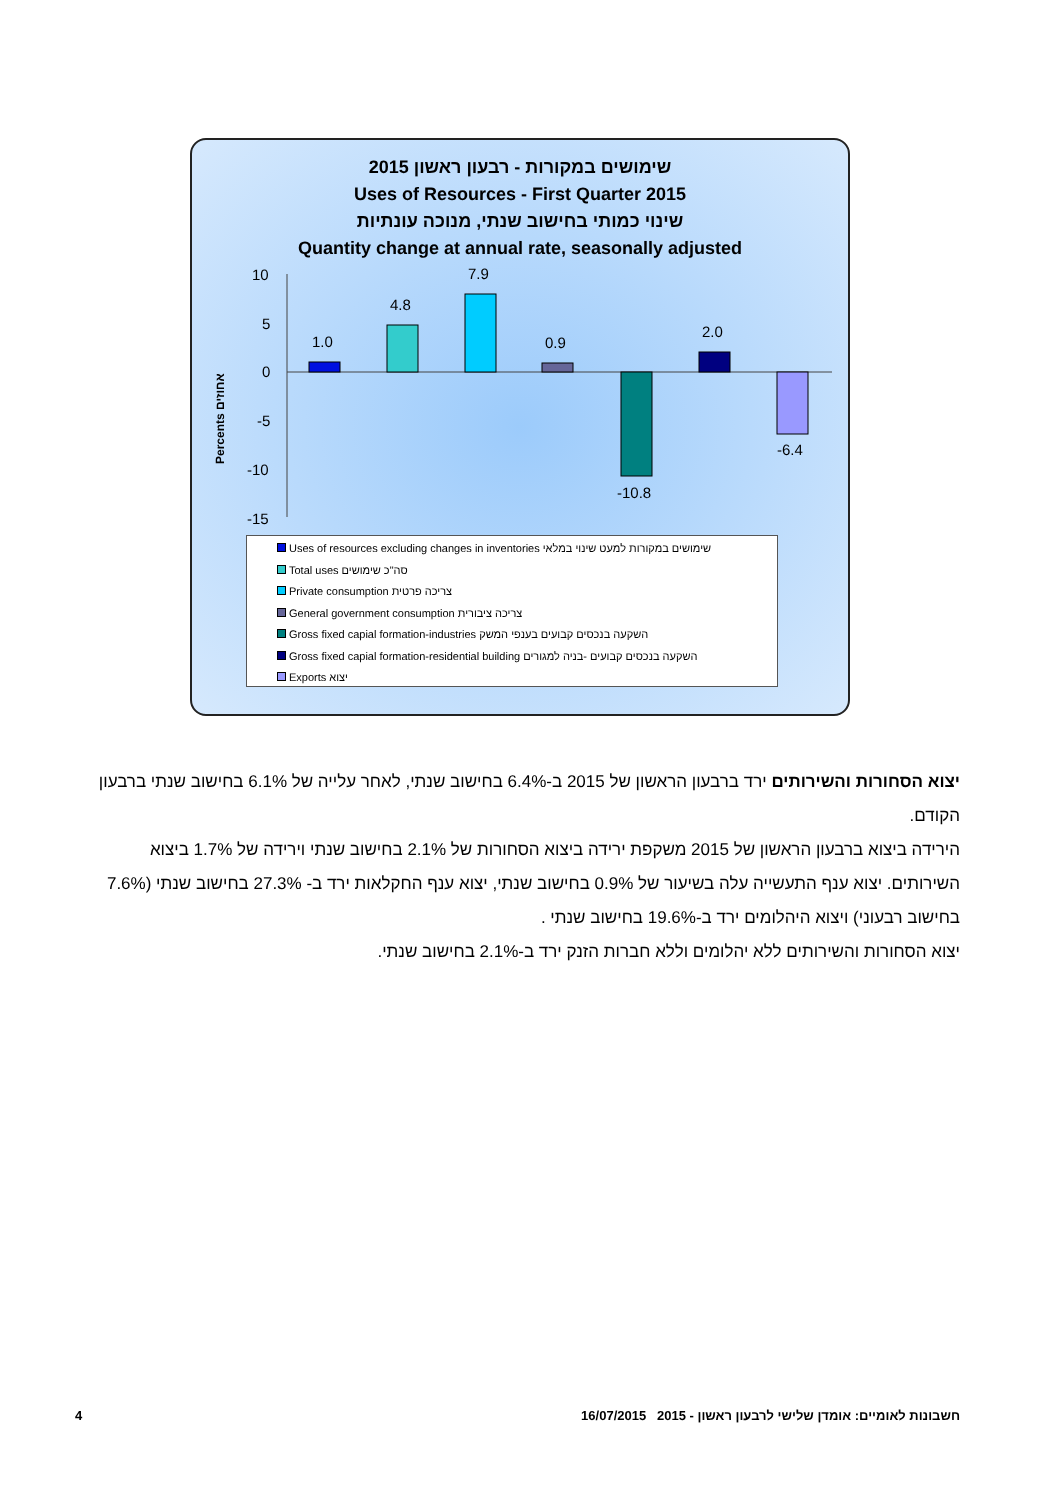שימושים במקורות - רבעון ראשון 2015
Uses of Resources - First Quarter 2015
שינוי כמותי בחישוב שנתי, מנוכה עונתיות
Quantity change at annual rate, seasonally adjusted
Percents אחוזים
10
5
0
-5
-10
-15
1.0
4.8
7.9
0.9
-10.8
2.0
-6.4
Uses of resources excluding changes in inventories שימושים במקורות למעט שינוי במלאי
Total uses סה"כ שימושים
Private consumption צריכה פרטית
General government consumption צריכה ציבורית
Gross fixed capial formation-industries השקעה בנכסים קבועים בענפי המשק
Gross fixed capial formation-residential building השקעה בנכסים קבועים -בניה למגורים
Exports יצוא
יצוא הסחורות והשירותים ירד ברבעון הראשון של 2015 ב-6.4% בחישוב שנתי, לאחר עלייה של 6.1% בחישוב שנתי ברבעון הקודם.
הירידה ביצוא ברבעון הראשון של 2015 משקפת ירידה ביצוא הסחורות של 2.1% בחישוב שנתי וירידה של 1.7% ביצוא השירותים. יצוא ענף התעשייה עלה בשיעור של 0.9% בחישוב שנתי, יצוא ענף החקלאות ירד ב- 27.3% בחישוב שנתי (7.6% בחישוב רבעוני) ויצוא היהלומים ירד ב-19.6% בחישוב שנתי .
יצוא הסחורות והשירותים ללא יהלומים וללא חברות הזנק ירד ב-2.1% בחישוב שנתי.
4 חשבונות לאומיים: אומדן שלישי לרבעון ראשון - 2015 16/07/2015